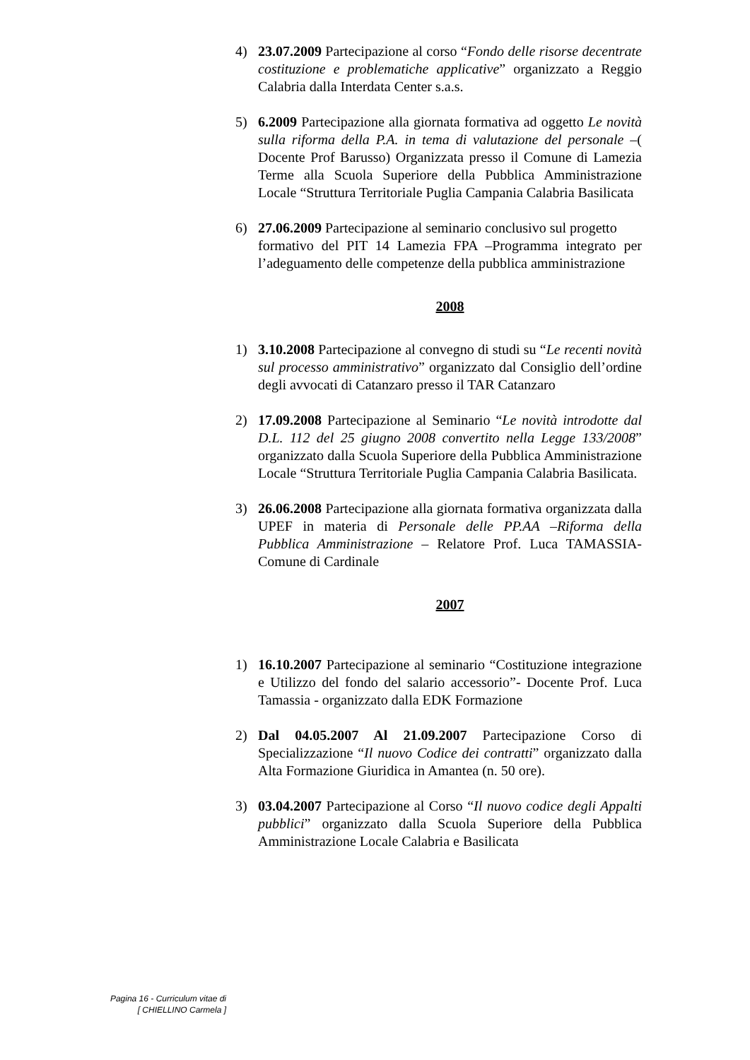4) 23.07.2009 Partecipazione al corso “Fondo delle risorse decentrate costituzione e problematiche applicative” organizzato a Reggio Calabria dalla Interdata Center s.a.s.
5) 6.2009 Partecipazione alla giornata formativa ad oggetto Le novità sulla riforma della P.A. in tema di valutazione del personale –( Docente Prof Barusso) Organizzata presso il Comune di Lamezia Terme alla Scuola Superiore della Pubblica Amministrazione Locale “Struttura Territoriale Puglia Campania Calabria Basilicata
6) 27.06.2009 Partecipazione al seminario conclusivo sul progetto
formativo del PIT 14 Lamezia FPA –Programma integrato per l’adeguamento delle competenze della pubblica amministrazione
2008
1) 3.10.2008 Partecipazione al convegno di studi su “Le recenti novità sul processo amministrativo” organizzato dal Consiglio dell’ordine degli avvocati di Catanzaro presso il TAR Catanzaro
2) 17.09.2008 Partecipazione al Seminario “Le novità introdotte dal D.L. 112 del 25 giugno 2008 convertito nella Legge 133/2008” organizzato dalla Scuola Superiore della Pubblica Amministrazione Locale “Struttura Territoriale Puglia Campania Calabria Basilicata.
3) 26.06.2008 Partecipazione alla giornata formativa organizzata dalla UPEF in materia di Personale delle PP.AA –Riforma della Pubblica Amministrazione – Relatore Prof. Luca TAMASSIA- Comune di Cardinale
2007
1) 16.10.2007 Partecipazione al seminario “Costituzione integrazione e Utilizzo del fondo del salario accessorio”- Docente Prof. Luca Tamassia - organizzato dalla EDK Formazione
2) Dal 04.05.2007 Al 21.09.2007 Partecipazione Corso di Specializzazione “Il nuovo Codice dei contratti” organizzato dalla Alta Formazione Giuridica in Amantea (n. 50 ore).
3) 03.04.2007 Partecipazione al Corso “Il nuovo codice degli Appalti pubblici” organizzato dalla Scuola Superiore della Pubblica Amministrazione Locale Calabria e Basilicata
Pagina 16 - Curriculum vitae di
[ CHIELLINO Carmela ]